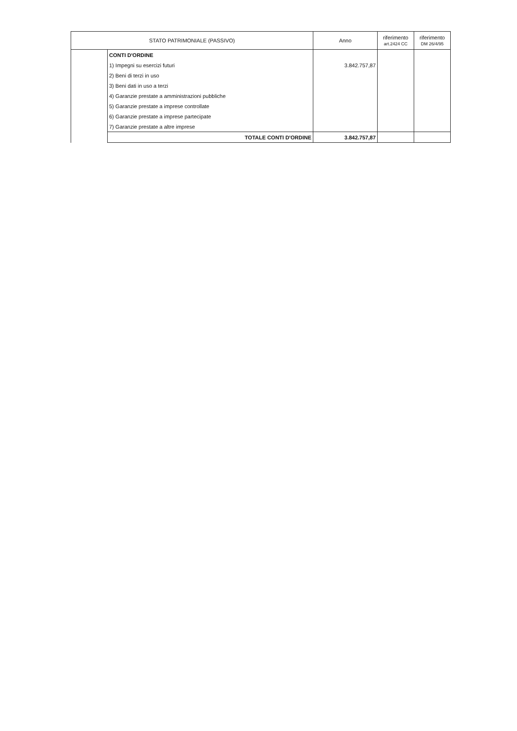| STATO PATRIMONIALE (PASSIVO) | | Anno | riferimento art.2424 CC | riferimento DM 26/4/95 |
| --- | --- | --- | --- | --- |
| | CONTI D'ORDINE | | | |
| | 1) Impegni su esercizi futuri | 3.842.757,87 | | |
| | 2) Beni di terzi in uso | | | |
| | 3) Beni dati in uso a terzi | | | |
| | 4) Garanzie prestate a amministrazioni pubbliche | | | |
| | 5) Garanzie prestate a imprese controllate | | | |
| | 6) Garanzie prestate a imprese partecipate | | | |
| | 7) Garanzie prestate a altre imprese | | | |
| | TOTALE CONTI D'ORDINE | 3.842.757,87 | | |